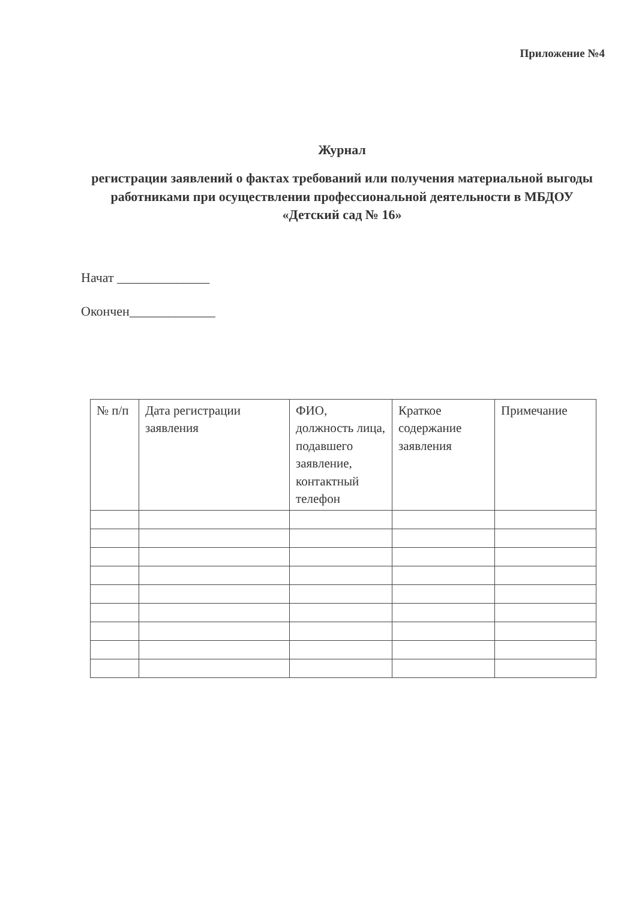Приложение №4
Журнал
регистрации заявлений о фактах требований или получения материальной выгоды работниками при осуществлении профессиональной деятельности в МБДОУ «Детский сад № 16»
Начат ______________
Окончен_____________
| № п/п | Дата регистрации заявления | ФИО, должность лица, подавшего заявление, контактный телефон | Краткое содержание заявления | Примечание |
| --- | --- | --- | --- | --- |